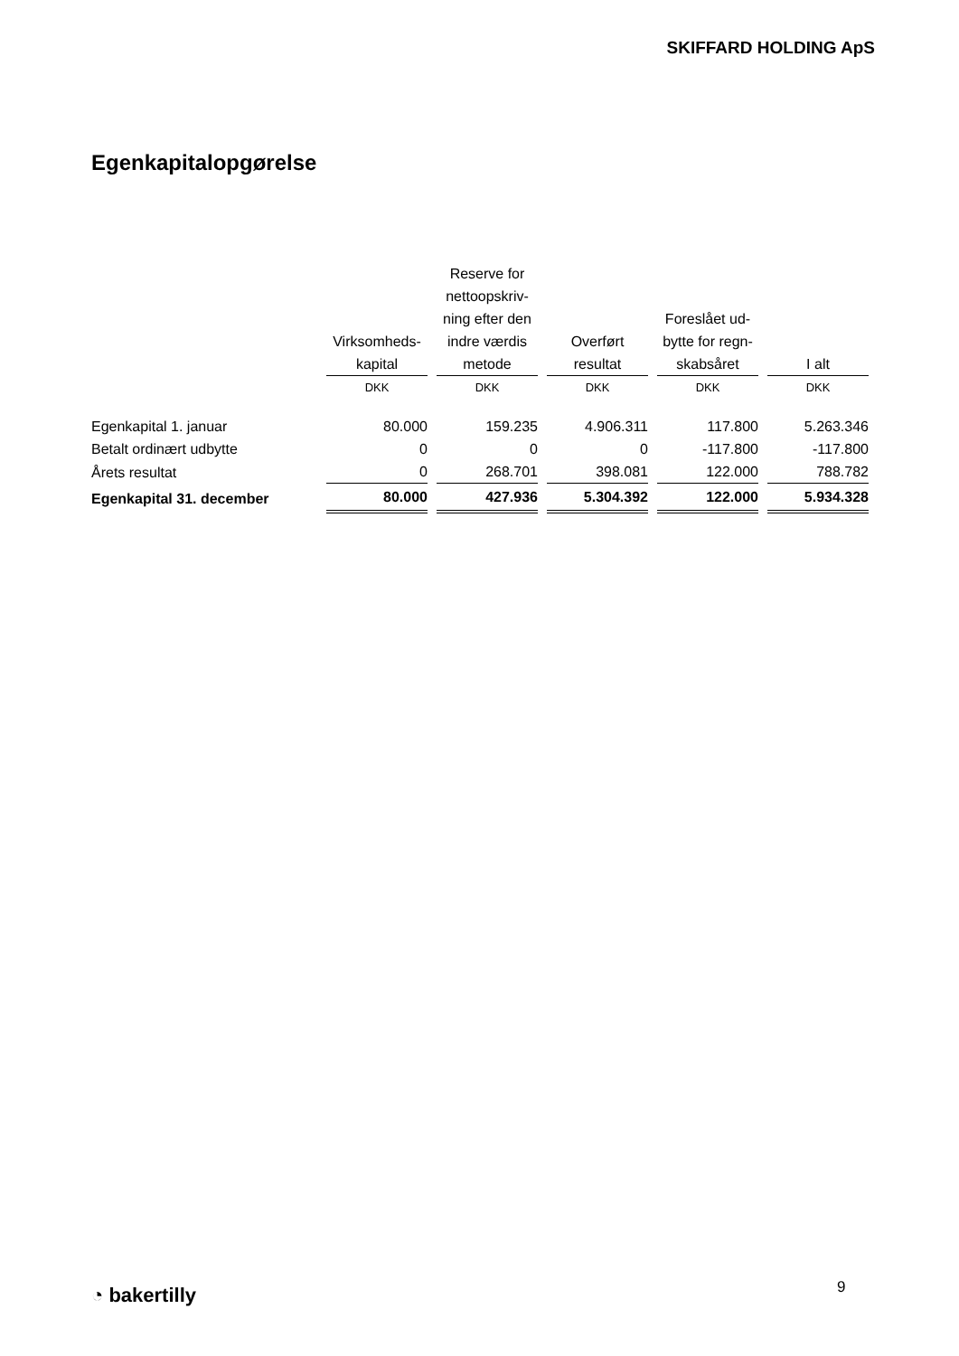SKIFFARD HOLDING ApS
Egenkapitalopgørelse
| | Virksomheds- kapital | Reserve for nettoopskriv- ning efter den indre værdis metode | Overført resultat | Foreslået ud- bytte for regn- skabsåret | I alt |
| --- | --- | --- | --- | --- | --- |
| | DKK | DKK | DKK | DKK | DKK |
| Egenkapital 1. januar | 80.000 | 159.235 | 4.906.311 | 117.800 | 5.263.346 |
| Betalt ordinært udbytte | 0 | 0 | 0 | -117.800 | -117.800 |
| Årets resultat | 0 | 268.701 | 398.081 | 122.000 | 788.782 |
| Egenkapital 31. december | 80.000 | 427.936 | 5.304.392 | 122.000 | 5.934.328 |
◔ bakertilly 9